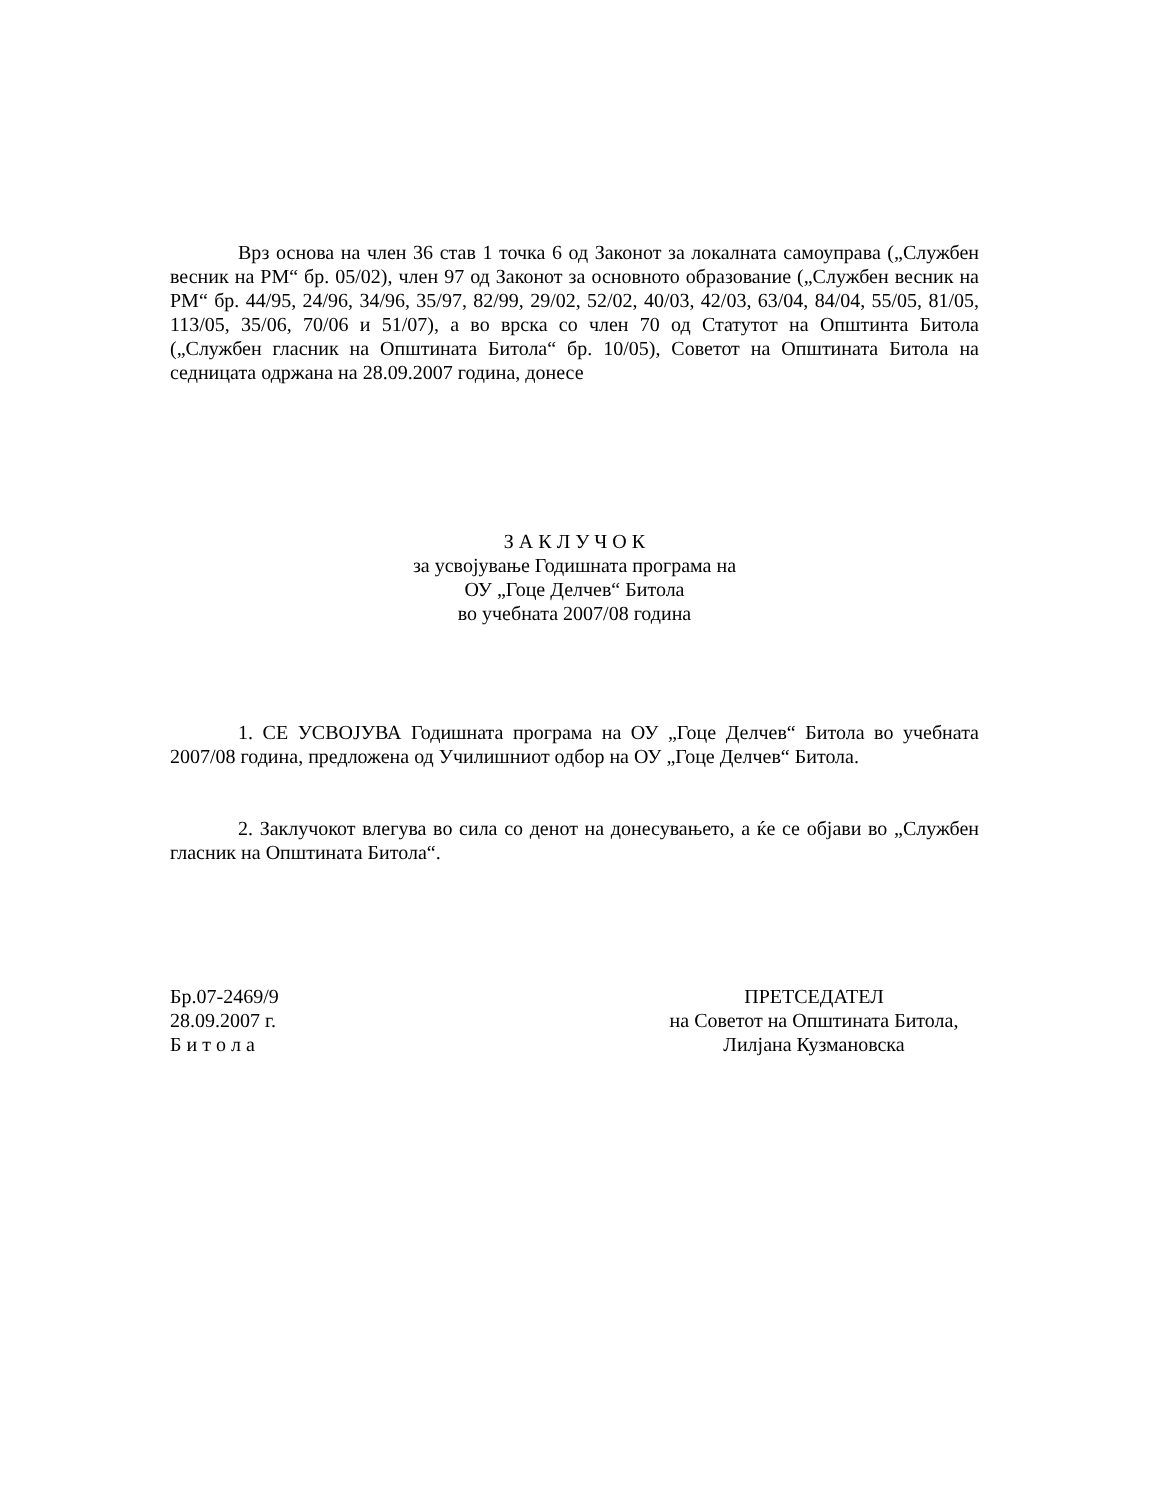Врз основа на член 36 став 1 точка 6 од Законот за локалната самоуправа („Службен весник на РМ“ бр. 05/02), член 97 од Законот за основното образование („Службен весник на РМ“ бр. 44/95, 24/96, 34/96, 35/97, 82/99, 29/02, 52/02, 40/03, 42/03, 63/04, 84/04, 55/05, 81/05, 113/05, 35/06, 70/06 и 51/07), а во врска со член 70 од Статутот на Општинта Битола („Службен гласник на Општината Битола“ бр. 10/05), Советот на Општината Битола на седницата одржана на 28.09.2007 година, донесе
З А К Л У Ч О К
за усвојување Годишната програма на
ОУ „Гоце Делчев“ Битола
во учебната 2007/08 година
1. СЕ УСВОЈУВА Годишната програма на ОУ „Гоце Делчев“ Битола во учебната 2007/08 година, предложена од Училишниот одбор на ОУ „Гоце Делчев“ Битола.
2. Заклучокот влегува во сила со денот на донесувањето, а ќе се објави во „Службен гласник на Општината Битола“.
Бр.07-2469/9
28.09.2007 г.
Б и т о л а
ПРЕТСЕДАТЕЛ
на Советот на Општината Битола,
Лилјана Кузмановска